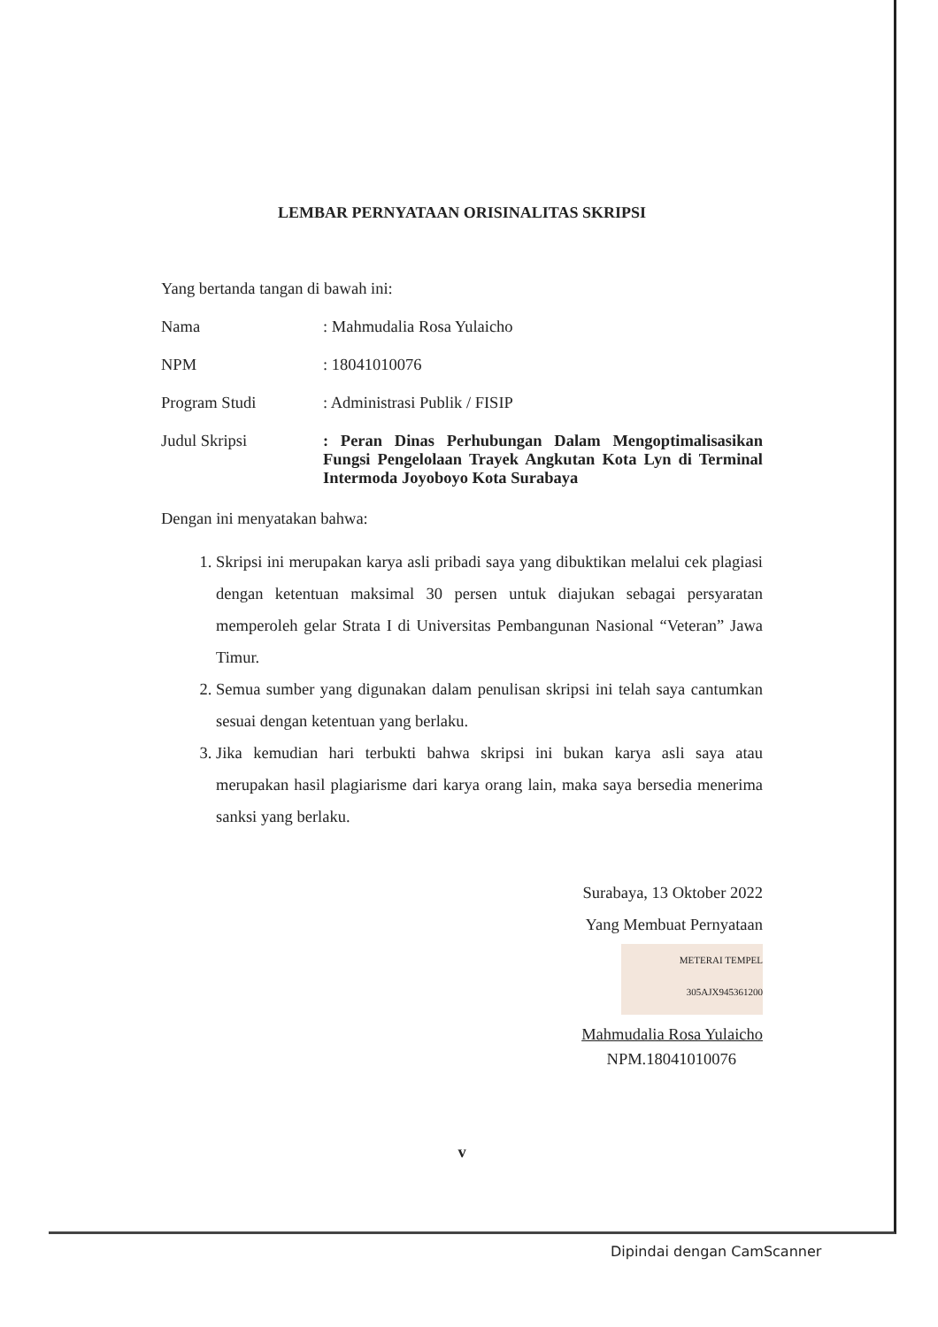LEMBAR PERNYATAAN ORISINALITAS SKRIPSI
Yang bertanda tangan di bawah ini:
Nama : Mahmudalia Rosa Yulaicho
NPM : 18041010076
Program Studi : Administrasi Publik / FISIP
Judul Skripsi : Peran Dinas Perhubungan Dalam Mengoptimalisasikan Fungsi Pengelolaan Trayek Angkutan Kota Lyn di Terminal Intermoda Joyoboyo Kota Surabaya
Dengan ini menyatakan bahwa:
1. Skripsi ini merupakan karya asli pribadi saya yang dibuktikan melalui cek plagiasi dengan ketentuan maksimal 30 persen untuk diajukan sebagai persyaratan memperoleh gelar Strata I di Universitas Pembangunan Nasional “Veteran” Jawa Timur.
2. Semua sumber yang digunakan dalam penulisan skripsi ini telah saya cantumkan sesuai dengan ketentuan yang berlaku.
3. Jika kemudian hari terbukti bahwa skripsi ini bukan karya asli saya atau merupakan hasil plagiarisme dari karya orang lain, maka saya bersedia menerima sanksi yang berlaku.
Surabaya, 13 Oktober 2022
Yang Membuat Pernyataan
METERAI TEMPEL 305AJX945361200
Mahmudalia Rosa Yulaicho
NPM.18041010076
v
Dipindai dengan CamScanner